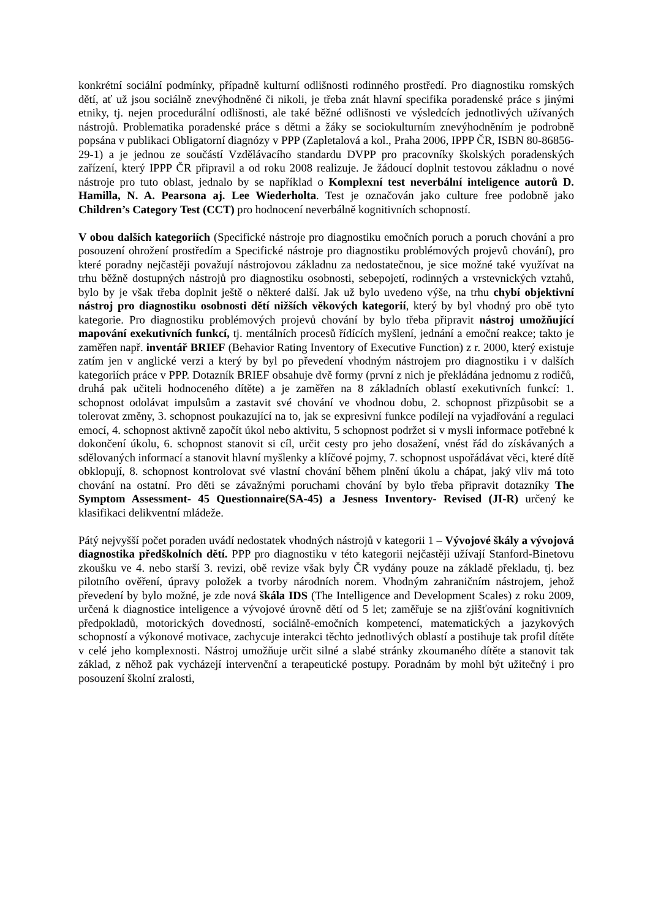konkrétní sociální podmínky, případně kulturní odlišnosti rodinného prostředí. Pro diagnostiku romských dětí, ať už jsou sociálně znevýhodněné či nikoli, je třeba znát hlavní specifika poradenské práce s jinými etniky, tj. nejen procedurální odlišnosti, ale také běžné odlišnosti ve výsledcích jednotlivých užívaných nástrojů. Problematika poradenské práce s dětmi a žáky se sociokulturním znevýhodněním je podrobně popsána v publikaci Obligatorní diagnózy v PPP (Zapletalová a kol., Praha 2006, IPPP ČR, ISBN 80-86856-29-1) a je jednou ze součástí Vzdělávacího standardu DVPP pro pracovníky školských poradenských zařízení, který IPPP ČR připravil a od roku 2008 realizuje. Je žádoucí doplnit testovou základnu o nové nástroje pro tuto oblast, jednalo by se například o Komplexní test neverbální inteligence autorů D. Hamilla, N. A. Pearsona aj. Lee Wiederholta. Test je označován jako culture free podobně jako Children’s Category Test (CCT) pro hodnocení neverbálně kognitivních schopností.
V obou dalších kategoriích (Specifické nástroje pro diagnostiku emočních poruch a poruch chování a pro posouzení ohrožení prostředím a Specifické nástroje pro diagnostiku problémových projevů chování), pro které poradny nejčastěji považují nástrojovou základnu za nedostatečnou, je sice možné také využívat na trhu běžně dostupných nástrojů pro diagnostiku osobnosti, sebepojetí, rodinných a vrstevnických vztahů, bylo by je však třeba doplnit ještě o některé další. Jak už bylo uvedeno výše, na trhu chybí objektivní nástroj pro diagnostiku osobnosti dětí nižších věkových kategorií, který by byl vhodný pro obě tyto kategorie. Pro diagnostiku problémových projevů chování by bylo třeba připravit nástroj umožňující mapování exekutivních funkcí, tj. mentálních procesů řídících myšlení, jednání a emoční reakce; takto je zaměřen např. inventář BRIEF (Behavior Rating Inventory of Executive Function) z r. 2000, který existuje zatím jen v anglické verzi a který by byl po převedení vhodným nástrojem pro diagnostiku i v dalších kategoriích práce v PPP. Dotazník BRIEF obsahuje dvě formy (první z nich je překládána jednomu z rodičů, druhá pak učiteli hodnoceného dítěte) a je zaměřen na 8 základních oblastí exekutivních funkcí: 1. schopnost odolávat impulsům a zastavit své chování ve vhodnou dobu, 2. schopnost přizpůsobit se a tolerovat změny, 3. schopnost poukazující na to, jak se expresivní funkce podílejí na vyjadřování a regulaci emocí, 4. schopnost aktivně započít úkol nebo aktivitu, 5 schopnost podržet si v mysli informace potřebné k dokončení úkolu, 6. schopnost stanovit si cíl, určit cesty pro jeho dosažení, vnést řád do získávaných a sdělovaných informací a stanovit hlavní myšlenky a klíčové pojmy, 7. schopnost uspořádávat věci, které dítě obklopují, 8. schopnost kontrolovat své vlastní chování během plnění úkolu a chápat, jaký vliv má toto chování na ostatní. Pro děti se závažnými poruchami chování by bylo třeba připravit dotazníky The Symptom Assessment- 45 Questionnaire(SA-45) a Jesness Inventory- Revised (JI-R) určený ke klasifikaci delikventní mládeže.
Pátý nejvyšší počet poraden uvádí nedostatek vhodných nástrojů v kategorii 1 – Vývojové škály a vývojová diagnostika předškolních dětí. PPP pro diagnostiku v této kategorii nejčastěji užívají Stanford-Binetovu zkoušku ve 4. nebo starší 3. revizi, obě revize však byly ČR vydány pouze na základě překladu, tj. bez pilotního ověření, úpravy položek a tvorby národních norem. Vhodným zahraničním nástrojem, jehož převedení by bylo možné, je zde nová škála IDS (The Intelligence and Development Scales) z roku 2009, určená k diagnostice inteligence a vývojové úrovně dětí od 5 let; zaměřuje se na zjišťování kognitivních předpokladů, motorických dovedností, sociálně-emočních kompetencí, matematických a jazykových schopností a výkonové motivace, zachycuje interakci těchto jednotlivých oblastí a postihuje tak profil dítěte v celé jeho komplexnosti. Nástroj umožňuje určit silné a slabé stránky zkoumaného dítěte a stanovit tak základ, z něhož pak vycházejí intervenční a terapeutické postupy. Poradnám by mohl být užitečný i pro posouzení školní zralosti,